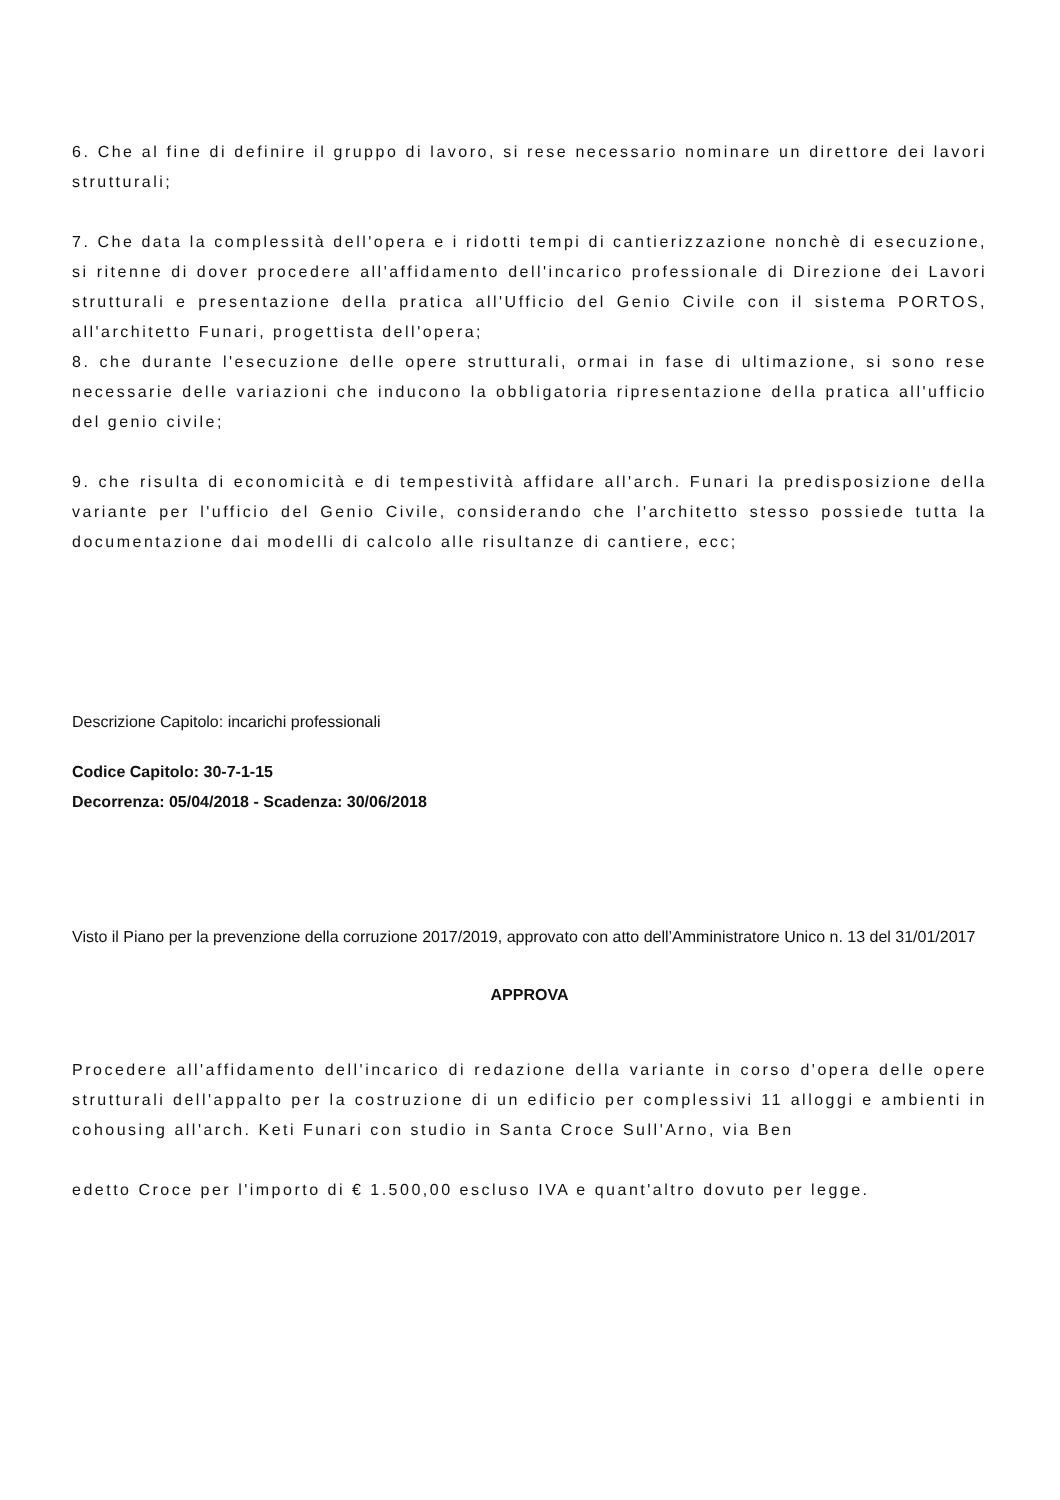6. Che al fine di definire il gruppo di lavoro, si rese necessario nominare un direttore dei lavori strutturali;
7. Che data la complessità dell'opera e i ridotti tempi di cantierizzazione nonchè di esecuzione, si ritenne di dover procedere all'affidamento dell'incarico professionale di Direzione dei Lavori strutturali e presentazione della pratica all'Ufficio del Genio Civile con il sistema PORTOS, all'architetto Funari, progettista dell'opera;
8. che durante l'esecuzione delle opere strutturali, ormai in fase di ultimazione, si sono rese necessarie delle variazioni che inducono la obbligatoria ripresentazione della pratica all'ufficio del genio civile;
9. che risulta di economicità e di tempestività affidare all'arch. Funari la predisposizione della variante per l'ufficio del Genio Civile, considerando che l'architetto stesso possiede tutta la documentazione dai modelli di calcolo alle risultanze di cantiere, ecc;
Descrizione Capitolo: incarichi professionali
Codice Capitolo: 30-7-1-15
Decorrenza: 05/04/2018 - Scadenza: 30/06/2018
Visto il Piano per la prevenzione della corruzione 2017/2019, approvato con atto dell’Amministratore Unico n. 13 del 31/01/2017
APPROVA
Procedere all'affidamento dell'incarico di redazione della variante in corso d'opera delle opere strutturali dell'appalto per la costruzione di un edificio per complessivi 11 alloggi e ambienti in cohousing all'arch. Keti Funari con studio in Santa Croce Sull'Arno, via Ben
edetto Croce per l'importo di € 1.500,00 escluso IVA e quant'altro dovuto per legge.